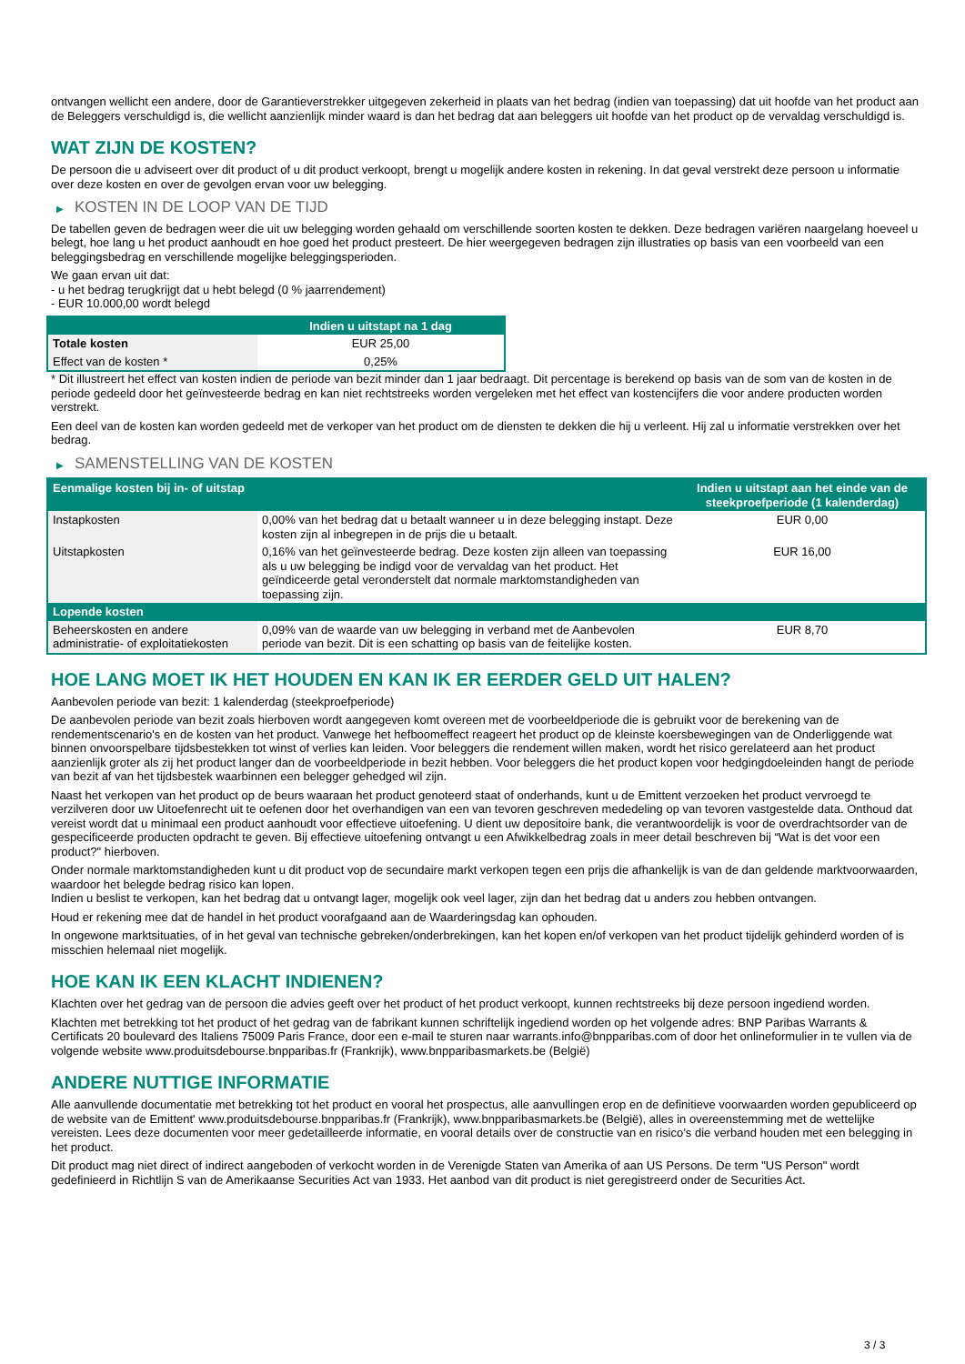ontvangen wellicht een andere, door de Garantieverstrekker uitgegeven zekerheid in plaats van het bedrag (indien van toepassing) dat uit hoofde van het product aan de Beleggers verschuldigd is, die wellicht aanzienlijk minder waard is dan het bedrag dat aan beleggers uit hoofde van het product op de vervaldag verschuldigd is.
WAT ZIJN DE KOSTEN?
De persoon die u adviseert over dit product of u dit product verkoopt, brengt u mogelijk andere kosten in rekening. In dat geval verstrekt deze persoon u informatie over deze kosten en over de gevolgen ervan voor uw belegging.
▶ KOSTEN IN DE LOOP VAN DE TIJD
De tabellen geven de bedragen weer die uit uw belegging worden gehaald om verschillende soorten kosten te dekken. Deze bedragen variëren naargelang hoeveel u belegt, hoe lang u het product aanhoudt en hoe goed het product presteert. De hier weergegeven bedragen zijn illustraties op basis van een voorbeeld van een beleggingsbedrag en verschillende mogelijke beleggingsperioden.
We gaan ervan uit dat:
- u het bedrag terugkrijgt dat u hebt belegd (0 % jaarrendement)
- EUR 10.000,00 wordt belegd
| | Indien u uitstapt na 1 dag |
| --- | --- |
| Totale kosten | EUR 25,00 |
| Effect van de kosten * | 0,25% |
* Dit illustreert het effect van kosten indien de periode van bezit minder dan 1 jaar bedraagt. Dit percentage is berekend op basis van de som van de kosten in de periode gedeeld door het geïnvesteerde bedrag en kan niet rechtstreeks worden vergeleken met het effect van kostencijfers die voor andere producten worden verstrekt.
Een deel van de kosten kan worden gedeeld met de verkoper van het product om de diensten te dekken die hij u verleent. Hij zal u informatie verstrekken over het bedrag.
▶ SAMENSTELLING VAN DE KOSTEN
| Eenmalige kosten bij in- of uitstap | | Indien u uitstapt aan het einde van de steekproefperiode (1 kalenderdag) |
| --- | --- | --- |
| Instapkosten | 0,00% van het bedrag dat u betaalt wanneer u in deze belegging instapt. Deze kosten zijn al inbegrepen in de prijs die u betaalt. | EUR 0,00 |
| Uitstapkosten | 0,16% van het geïnvesteerde bedrag. Deze kosten zijn alleen van toepassing als u uw belegging be indigd voor de vervaldag van het product. Het geïndiceerde getal veronderstelt dat normale marktomstandigheden van toepassing zijn. | EUR 16,00 |
| Lopende kosten | | |
| Beheerskosten en andere administratie- of exploitatiekosten | 0,09% van de waarde van uw belegging in verband met de Aanbevolen periode van bezit. Dit is een schatting op basis van de feitelijke kosten. | EUR 8,70 |
HOE LANG MOET IK HET HOUDEN EN KAN IK ER EERDER GELD UIT HALEN?
Aanbevolen periode van bezit: 1 kalenderdag (steekproefperiode)
De aanbevolen periode van bezit zoals hierboven wordt aangegeven komt overeen met de voorbeeldperiode die is gebruikt voor de berekening van de rendementscenario's en de kosten van het product. Vanwege het hefboomeffect reageert het product op de kleinste koersbewegingen van de Onderliggende wat binnen onvoorspelbare tijdsbestekken tot winst of verlies kan leiden. Voor beleggers die rendement willen maken, wordt het risico gerelateerd aan het product aanzienlijk groter als zij het product langer dan de voorbeeldperiode in bezit hebben. Voor beleggers die het product kopen voor hedgingdoeleinden hangt de periode van bezit af van het tijdsbestek waarbinnen een belegger gehedged wil zijn.
Naast het verkopen van het product op de beurs waaraan het product genoteerd staat of onderhands, kunt u de Emittent verzoeken het product vervroegd te verzilveren door uw Uitoefenrecht uit te oefenen door het overhandigen van een van tevoren geschreven mededeling op van tevoren vastgestelde data. Onthoud dat vereist wordt dat u minimaal een product aanhoudt voor effectieve uitoefening. U dient uw depositoire bank, die verantwoordelijk is voor de overdrachtsorder van de gespecificeerde producten opdracht te geven. Bij effectieve uitoefening ontvangt u een Afwikkelbedrag zoals in meer detail beschreven bij “Wat is det voor een product?" hierboven.
Onder normale marktomstandigheden kunt u dit product vop de secundaire markt verkopen tegen een prijs die afhankelijk is van de dan geldende marktvoorwaarden, waardoor het belegde bedrag risico kan lopen.
Indien u beslist te verkopen, kan het bedrag dat u ontvangt lager, mogelijk ook veel lager, zijn dan het bedrag dat u anders zou hebben ontvangen.
Houd er rekening mee dat de handel in het product voorafgaand aan de Waarderingsdag kan ophouden.
In ongewone marktsituaties, of in het geval van technische gebreken/onderbrekingen, kan het kopen en/of verkopen van het product tijdelijk gehinderd worden of is misschien helemaal niet mogelijk.
HOE KAN IK EEN KLACHT INDIENEN?
Klachten over het gedrag van de persoon die advies geeft over het product of het product verkoopt, kunnen rechtstreeks bij deze persoon ingediend worden.
Klachten met betrekking tot het product of het gedrag van de fabrikant kunnen schriftelijk ingediend worden op het volgende adres: BNP Paribas Warrants & Certificats 20 boulevard des Italiens 75009 Paris France, door een e-mail te sturen naar warrants.info@bnpparibas.com of door het onlineformulier in te vullen via de volgende website www.produitsdebourse.bnpparibas.fr (Frankrijk), www.bnpparibasmarkets.be (België)
ANDERE NUTTIGE INFORMATIE
Alle aanvullende documentatie met betrekking tot het product en vooral het prospectus, alle aanvullingen erop en de definitieve voorwaarden worden gepubliceerd op de website van de Emittent' www.produitsdebourse.bnpparibas.fr (Frankrijk), www.bnpparibasmarkets.be (België), alles in overeenstemming met de wettelijke vereisten. Lees deze documenten voor meer gedetailleerde informatie, en vooral details over de constructie van en risico’s die verband houden met een belegging in het product.
Dit product mag niet direct of indirect aangeboden of verkocht worden in de Verenigde Staten van Amerika of aan US Persons. De term "US Person" wordt gedefinieerd in Richtlijn S van de Amerikaanse Securities Act van 1933. Het aanbod van dit product is niet geregistreerd onder de Securities Act.
3 / 3